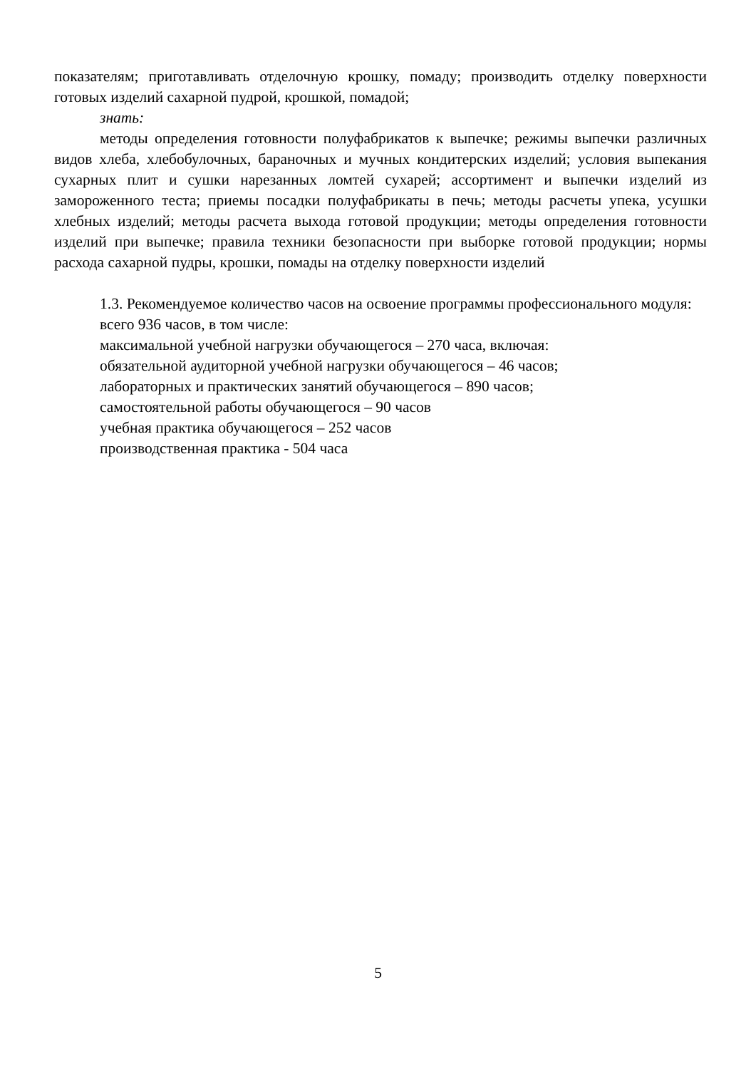показателям; приготавливать отделочную крошку, помаду; производить отделку поверхности готовых изделий сахарной пудрой, крошкой, помадой;
знать:
методы определения готовности полуфабрикатов к выпечке; режимы выпечки различных видов хлеба, хлебобулочных, бараночных и мучных кондитерских изделий; условия выпекания сухарных плит и сушки нарезанных ломтей сухарей; ассортимент и выпечки изделий из замороженного теста; приемы посадки полуфабрикаты в печь; методы расчеты упека, усушки хлебных изделий; методы расчета выхода готовой продукции; методы определения готовности изделий при выпечке; правила техники безопасности при выборке готовой продукции; нормы расхода сахарной пудры, крошки, помады на отделку поверхности изделий
1.3. Рекомендуемое количество часов на освоение программы профессионального модуля:
всего 936 часов, в том числе:
максимальной учебной нагрузки обучающегося – 270 часа, включая:
обязательной аудиторной учебной нагрузки обучающегося – 46 часов;
лабораторных и практических занятий обучающегося – 890 часов;
самостоятельной работы обучающегося – 90 часов
учебная практика обучающегося – 252 часов
производственная практика - 504 часа
5